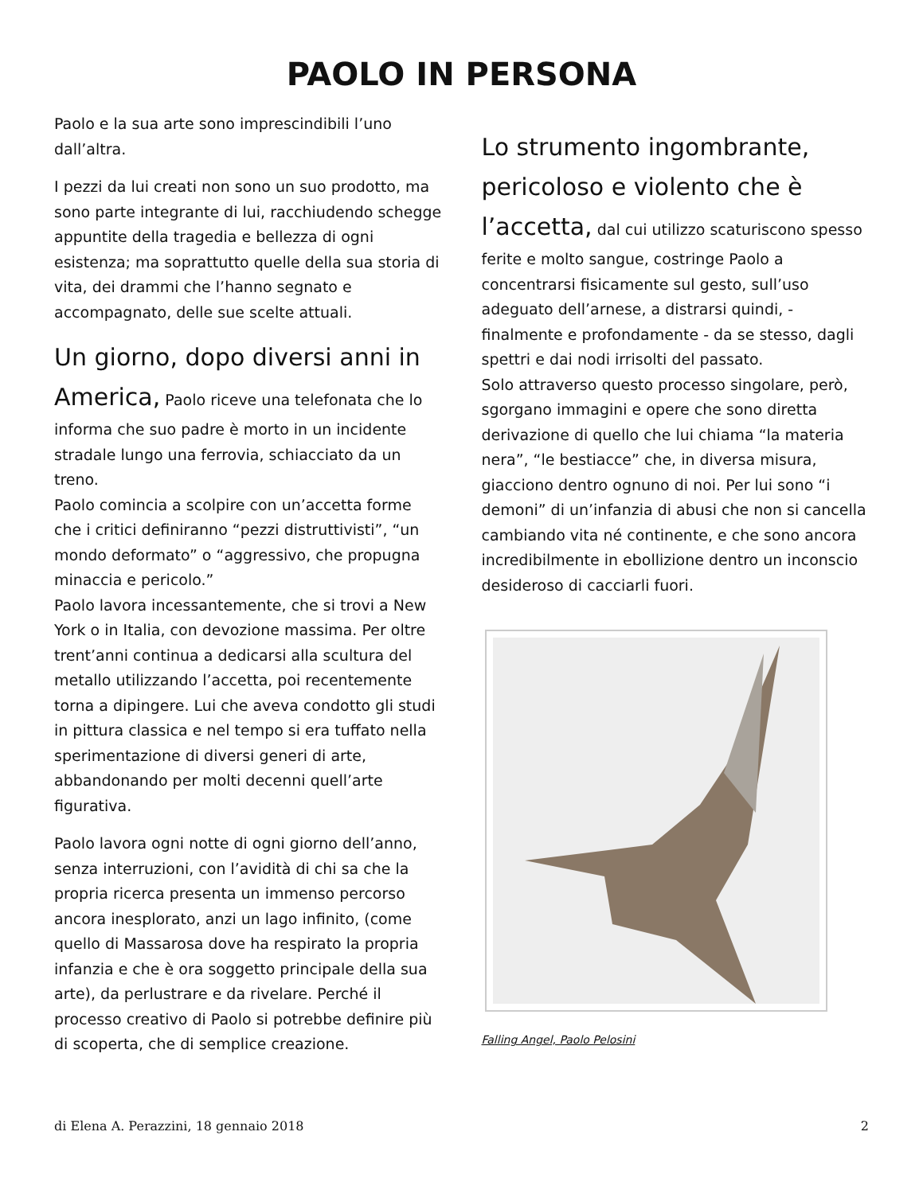PAOLO IN PERSONA
Paolo e la sua arte sono imprescindibili l’uno dall’altra.
I pezzi da lui creati non sono un suo prodotto, ma sono parte integrante di lui, racchiudendo schegge appuntite della tragedia e bellezza di ogni esistenza; ma soprattutto quelle della sua storia di vita, dei drammi che l’hanno segnato e accompagnato, delle sue scelte attuali.
Un giorno, dopo diversi anni in America, Paolo riceve una telefonata che lo informa che suo padre è morto in un incidente stradale lungo una ferrovia, schiacciato da un treno.
Paolo comincia a scolpire con un’accetta forme che i critici definiranno “pezzi distruttivisti”, “un mondo deformato” o “aggressivo, che propugna minaccia e pericolo.”
Paolo lavora incessantemente, che si trovi a New York o in Italia, con devozione massima. Per oltre trent’anni continua a dedicarsi alla scultura del metallo utilizzando l’accetta, poi recentemente torna a dipingere. Lui che aveva condotto gli studi in pittura classica e nel tempo si era tuffato nella sperimentazione di diversi generi di arte, abbandonando per molti decenni quell’arte figurativa.
Paolo lavora ogni notte di ogni giorno dell’anno, senza interruzioni, con l’avidità di chi sa che la propria ricerca presenta un immenso percorso ancora inesplorato, anzi un lago infinito, (come quello di Massarosa dove ha respirato la propria infanzia e che è ora soggetto principale della sua arte), da perlustrare e da rivelare. Perché il processo creativo di Paolo si potrebbe definire più di scoperta, che di semplice creazione.
Lo strumento ingombrante, pericoloso e violento che è l’accetta, dal cui utilizzo scaturiscono spesso ferite e molto sangue, costringe Paolo a concentrarsi fisicamente sul gesto, sull’uso adeguato dell’arnese, a distrarsi quindi, - finalmente e profondamente - da se stesso, dagli spettri e dai nodi irrisolti del passato.
Solo attraverso questo processo singolare, però, sgorgano immagini e opere che sono diretta derivazione di quello che lui chiama “la materia nera”, “le bestiacce” che, in diversa misura, giacciono dentro ognuno di noi. Per lui sono “i demoni” di un’infanzia di abusi che non si cancella cambiando vita né continente, e che sono ancora incredibilmente in ebollizione dentro un inconscio desideroso di cacciarli fuori.
Falling Angel, Paolo Pelosini
di Elena A. Perazzini, 18 gennaio 2018 2